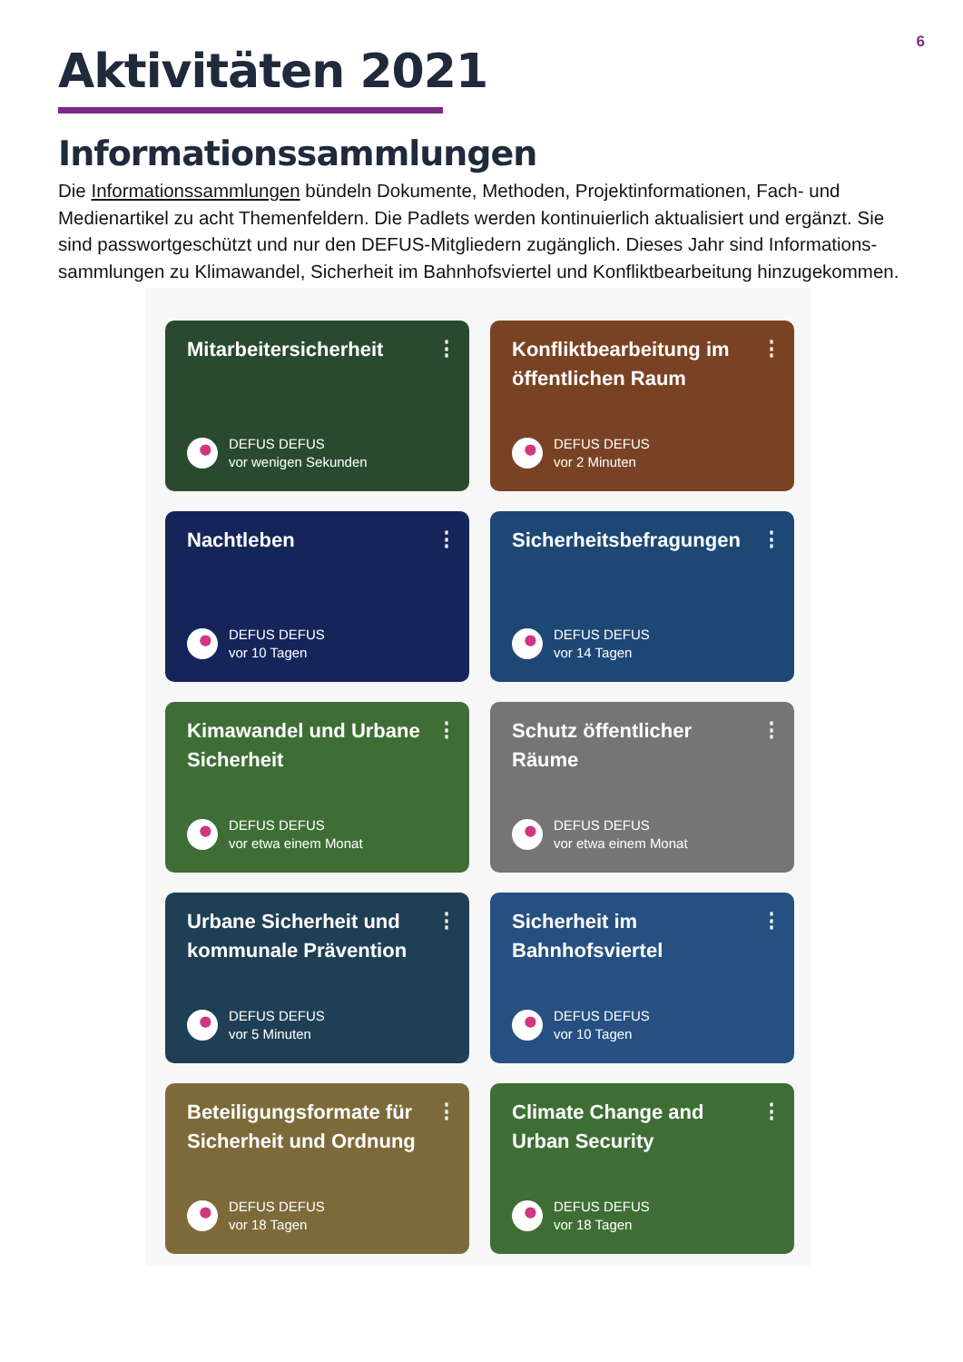6
Aktivitäten 2021
Informationssammlungen
Die Informationssammlungen bündeln Dokumente, Methoden, Projektinformationen, Fach- und Medienartikel zu acht Themenfeldern. Die Padlets werden kontinuierlich aktualisiert und ergänzt. Sie sind passwortgeschützt und nur den DEFUS-Mitgliedern zugänglich. Dieses Jahr sind Informations-sammlungen zu Klimawandel, Sicherheit im Bahnhofsviertel und Konfliktbearbeitung hinzugekommen.
Mitarbeitersicherheit
⋮
DEFUS DEFUS
vor wenigen Sekunden
Konfliktbearbeitung im öffentlichen Raum
⋮
DEFUS DEFUS
vor 2 Minuten
Nachtleben
⋮
DEFUS DEFUS
vor 10 Tagen
Sicherheitsbefragungen
⋮
DEFUS DEFUS
vor 14 Tagen
Kimawandel und Urbane Sicherheit
⋮
DEFUS DEFUS
vor etwa einem Monat
Schutz öffentlicher Räume
⋮
DEFUS DEFUS
vor etwa einem Monat
Urbane Sicherheit und kommunale Prävention
⋮
DEFUS DEFUS
vor 5 Minuten
Sicherheit im Bahnhofsviertel
⋮
DEFUS DEFUS
vor 10 Tagen
Beteiligungsformate für Sicherheit und Ordnung
⋮
DEFUS DEFUS
vor 18 Tagen
Climate Change and Urban Security
⋮
DEFUS DEFUS
vor 18 Tagen